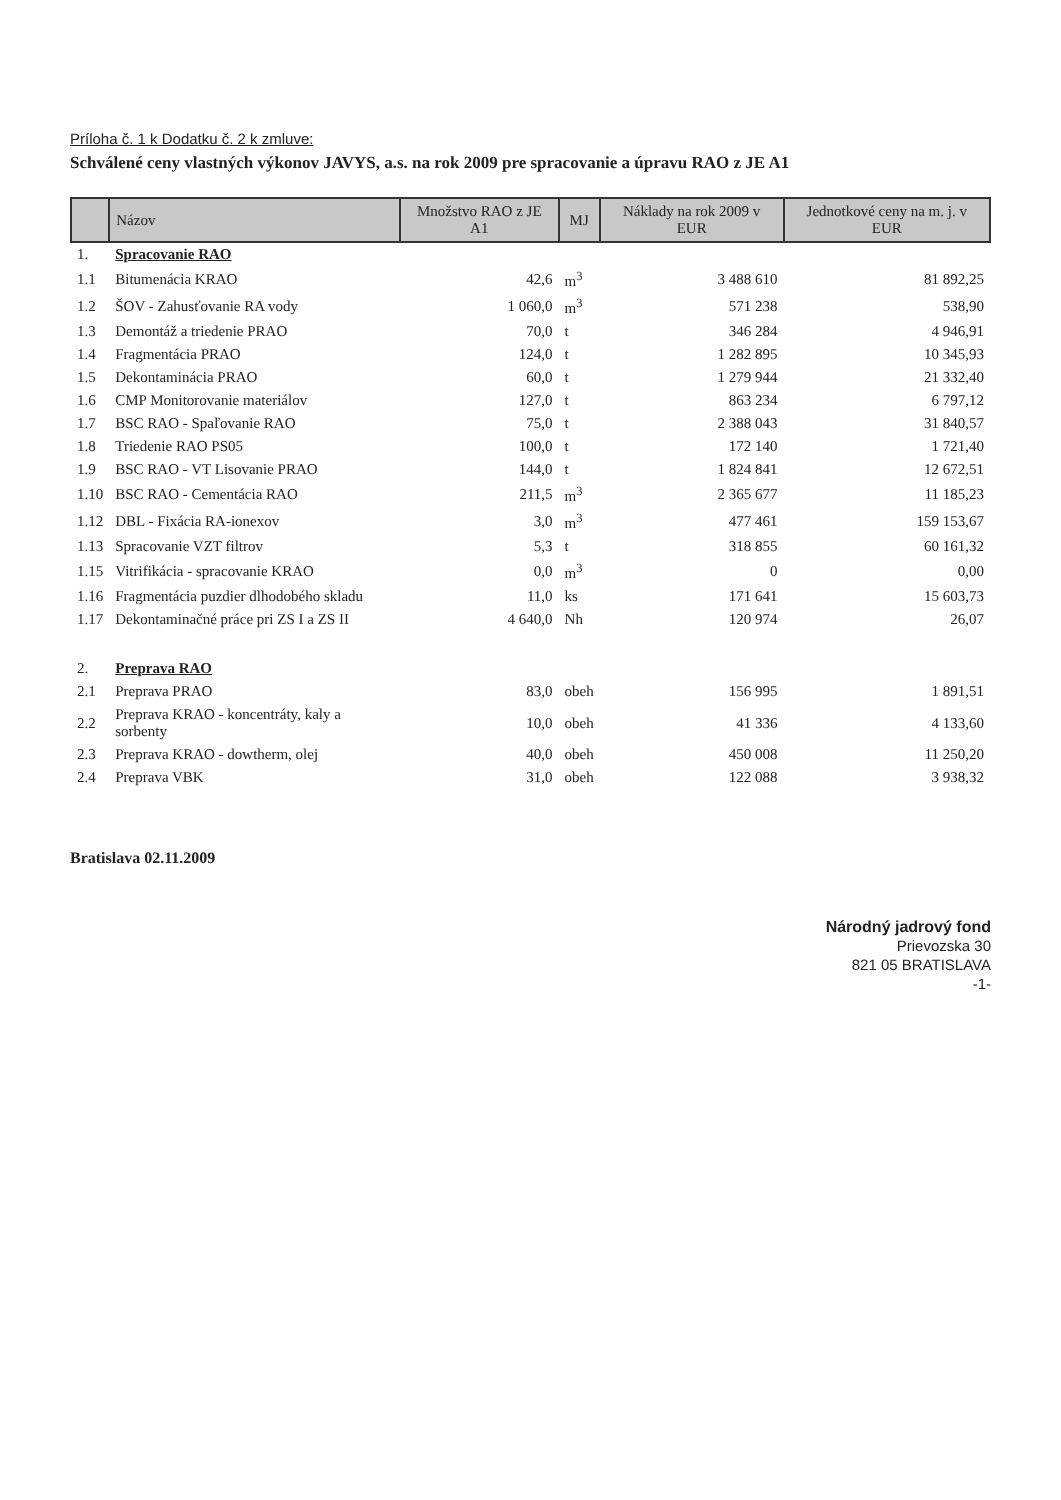Príloha č. 1 k Dodatku č. 2 k zmluve:
Schválené ceny vlastných výkonov JAVYS, a.s. na rok 2009 pre spracovanie a úpravu RAO z JE A1
| | Názov | Množstvo RAO z JE A1 | MJ | Náklady na rok 2009 v EUR | Jednotkové ceny na m. j. v EUR |
| --- | --- | --- | --- | --- | --- |
| 1. | Spracovanie RAO | | | | |
| 1.1 | Bitumenácia KRAO | 42,6 | m<sup>3</sup> | 3 488 610 | 81 892,25 |
| 1.2 | ŠOV - Zahusťovanie RA vody | 1 060,0 | m<sup>3</sup> | 571 238 | 538,90 |
| 1.3 | Demontáž a triedenie PRAO | 70,0 | t | 346 284 | 4 946,91 |
| 1.4 | Fragmentácia PRAO | 124,0 | t | 1 282 895 | 10 345,93 |
| 1.5 | Dekontaminácia PRAO | 60,0 | t | 1 279 944 | 21 332,40 |
| 1.6 | CMP Monitorovanie materiálov | 127,0 | t | 863 234 | 6 797,12 |
| 1.7 | BSC RAO - Spaľovanie RAO | 75,0 | t | 2 388 043 | 31 840,57 |
| 1.8 | Triedenie RAO PS05 | 100,0 | t | 172 140 | 1 721,40 |
| 1.9 | BSC RAO - VT Lisovanie PRAO | 144,0 | t | 1 824 841 | 12 672,51 |
| 1.10 | BSC RAO - Cementácia RAO | 211,5 | m<sup>3</sup> | 2 365 677 | 11 185,23 |
| 1.12 | DBL - Fixácia RA-ionexov | 3,0 | m<sup>3</sup> | 477 461 | 159 153,67 |
| 1.13 | Spracovanie VZT filtrov | 5,3 | t | 318 855 | 60 161,32 |
| 1.15 | Vitrifikácia - spracovanie KRAO | 0,0 | m<sup>3</sup> | 0 | 0,00 |
| 1.16 | Fragmentácia puzdier dlhodobého skladu | 11,0 | ks | 171 641 | 15 603,73 |
| 1.17 | Dekontaminačné práce pri ZS I a ZS II | 4 640,0 | Nh | 120 974 | 26,07 |
| 2. | Preprava RAO | | | | |
| 2.1 | Preprava PRAO | 83,0 | obeh | 156 995 | 1 891,51 |
| 2.2 | Preprava KRAO - koncentráty, kaly a sorbenty | 10,0 | obeh | 41 336 | 4 133,60 |
| 2.3 | Preprava KRAO - dowtherm, olej | 40,0 | obeh | 450 008 | 11 250,20 |
| 2.4 | Preprava VBK | 31,0 | obeh | 122 088 | 3 938,32 |
Bratislava 02.11.2009
Národný jadrový fond
Prievozska 30
821 05 BRATISLAVA
-1-